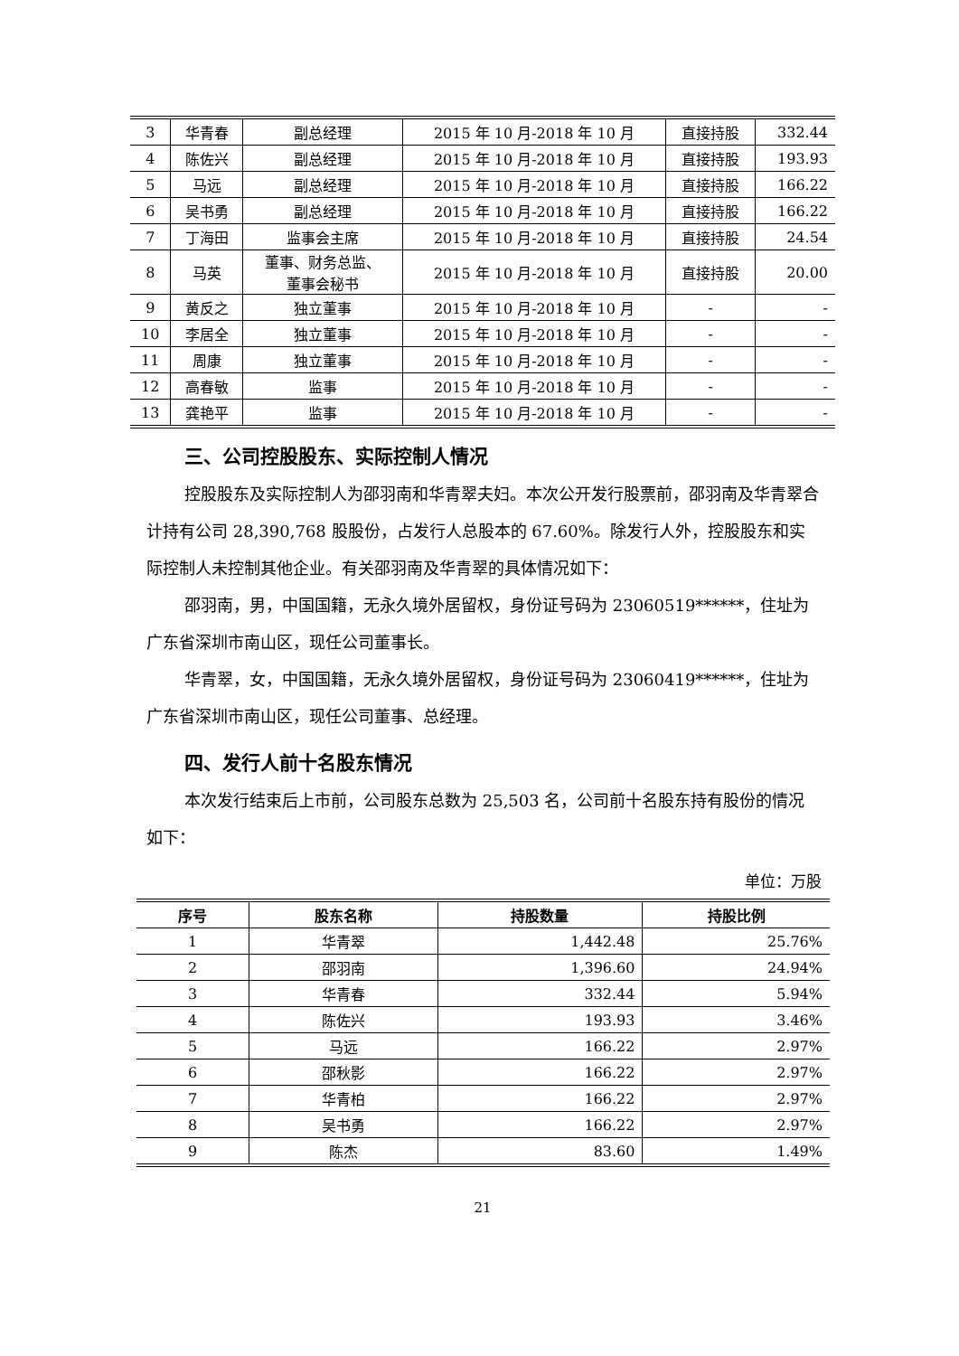| 3 | 华青春 | 副总经理 | 2015 年 10 月-2018 年 10 月 | 直接持股 | 332.44 |
| 4 | 陈佐兴 | 副总经理 | 2015 年 10 月-2018 年 10 月 | 直接持股 | 193.93 |
| 5 | 马远 | 副总经理 | 2015 年 10 月-2018 年 10 月 | 直接持股 | 166.22 |
| 6 | 吴书勇 | 副总经理 | 2015 年 10 月-2018 年 10 月 | 直接持股 | 166.22 |
| 7 | 丁海田 | 监事会主席 | 2015 年 10 月-2018 年 10 月 | 直接持股 | 24.54 |
| 8 | 马英 | 董事、财务总监、 董事会秘书 | 2015 年 10 月-2018 年 10 月 | 直接持股 | 20.00 |
| 9 | 黄反之 | 独立董事 | 2015 年 10 月-2018 年 10 月 | - | - |
| 10 | 李居全 | 独立董事 | 2015 年 10 月-2018 年 10 月 | - | - |
| 11 | 周康 | 独立董事 | 2015 年 10 月-2018 年 10 月 | - | - |
| 12 | 高春敏 | 监事 | 2015 年 10 月-2018 年 10 月 | - | - |
| 13 | 龚艳平 | 监事 | 2015 年 10 月-2018 年 10 月 | - | - |
三、公司控股股东、实际控制人情况
控股股东及实际控制人为邵羽南和华青翠夫妇。本次公开发行股票前，邵羽南及华青翠合计持有公司 28,390,768 股股份，占发行人总股本的 67.60%。除发行人外，控股股东和实际控制人未控制其他企业。有关邵羽南及华青翠的具体情况如下：
邵羽南，男，中国国籍，无永久境外居留权，身份证号码为 23060519******，住址为广东省深圳市南山区，现任公司董事长。
华青翠，女，中国国籍，无永久境外居留权，身份证号码为 23060419******，住址为广东省深圳市南山区，现任公司董事、总经理。
四、发行人前十名股东情况
本次发行结束后上市前，公司股东总数为 25,503 名，公司前十名股东持有股份的情况如下：
单位：万股
| 序号 | 股东名称 | 持股数量 | 持股比例 |
| --- | --- | --- | --- |
| 1 | 华青翠 | 1,442.48 | 25.76% |
| 2 | 邵羽南 | 1,396.60 | 24.94% |
| 3 | 华青春 | 332.44 | 5.94% |
| 4 | 陈佐兴 | 193.93 | 3.46% |
| 5 | 马远 | 166.22 | 2.97% |
| 6 | 邵秋影 | 166.22 | 2.97% |
| 7 | 华青柏 | 166.22 | 2.97% |
| 8 | 吴书勇 | 166.22 | 2.97% |
| 9 | 陈杰 | 83.60 | 1.49% |
21